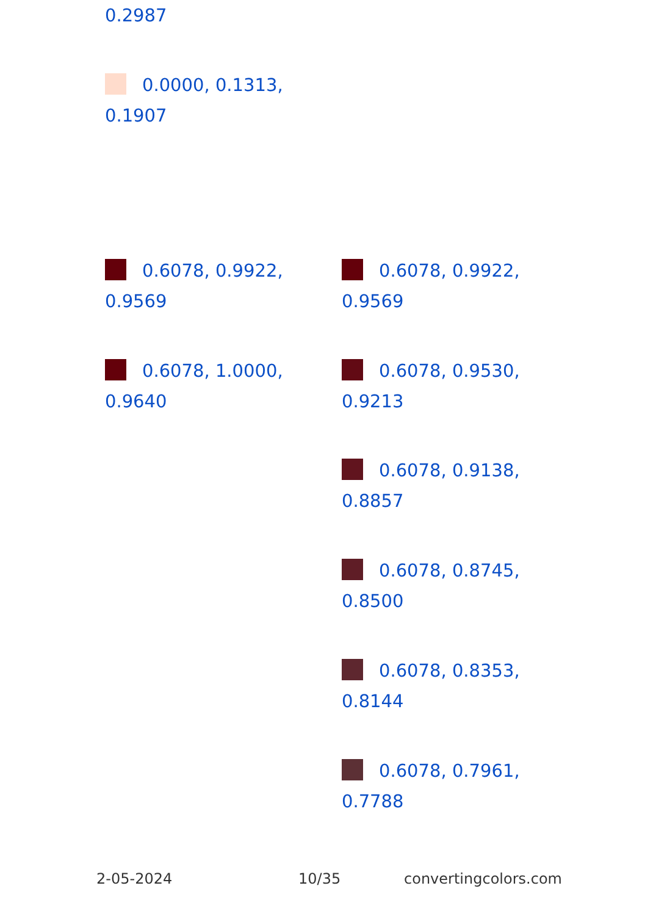0.2987
0.0000, 0.1313, 0.1907
0.6078, 0.9922, 0.9569
0.6078, 0.9922, 0.9569
0.6078, 1.0000, 0.9640
0.6078, 0.9530, 0.9213
0.6078, 0.9138, 0.8857
0.6078, 0.8745, 0.8500
0.6078, 0.8353, 0.8144
0.6078, 0.7961, 0.7788
2-05-2024 10/35 convertingcolors.com